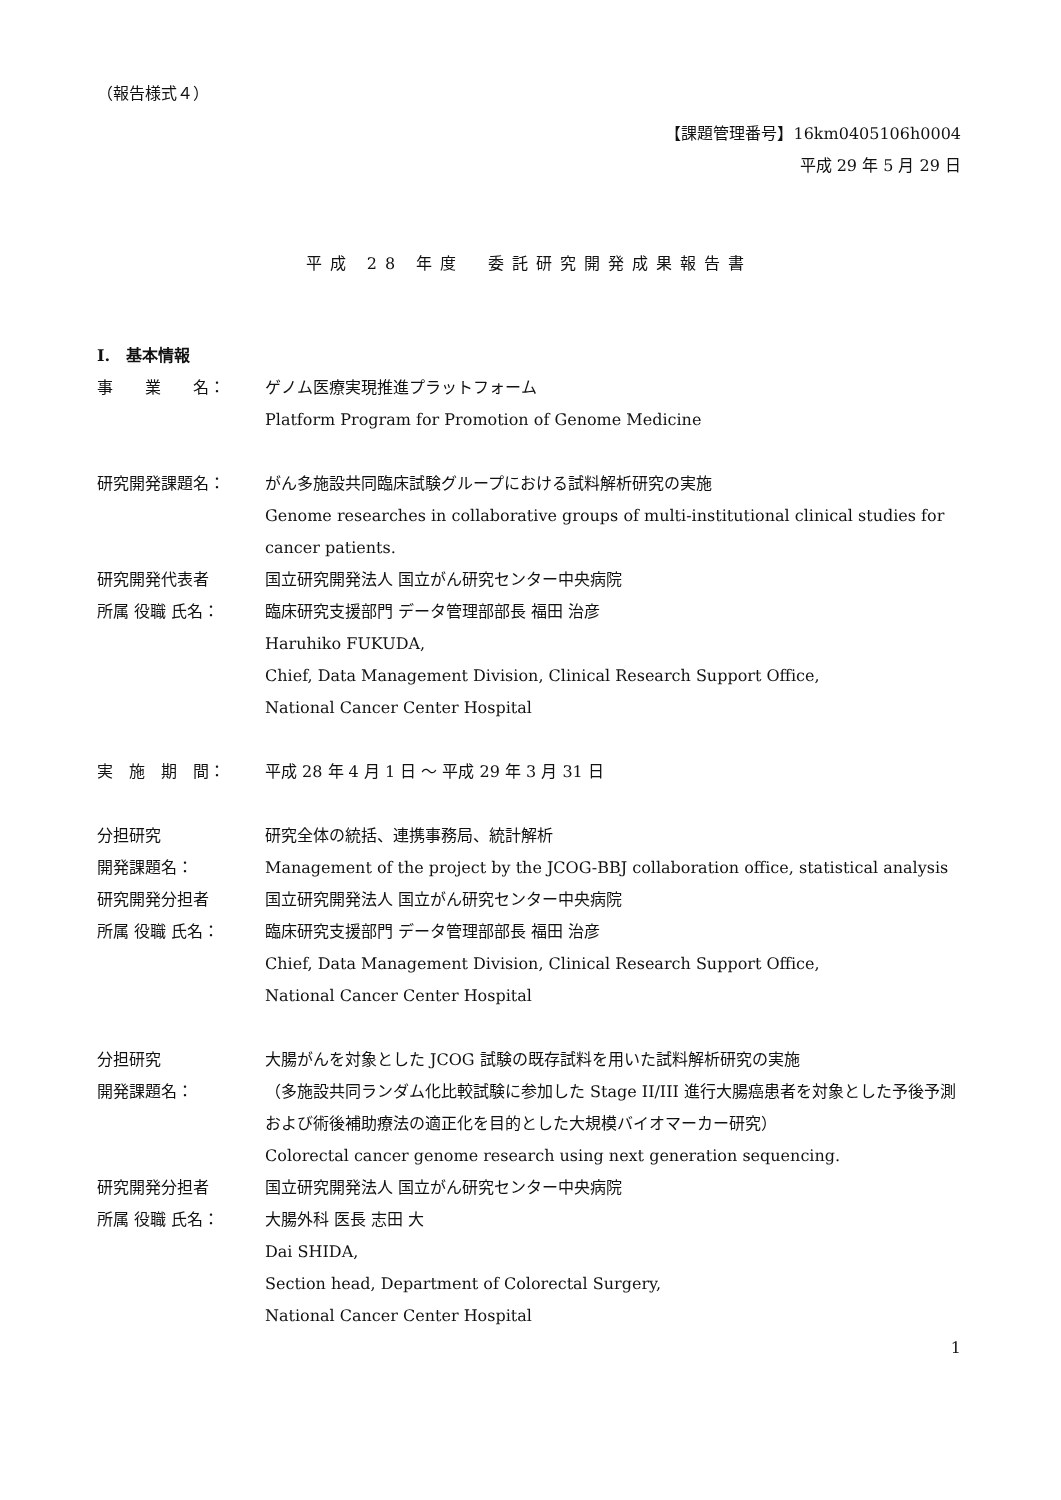（報告様式４）
【課題管理番号】16km0405106h0004
平成 29 年 5 月 29 日
平成 28 年度　委託研究開発成果報告書
I.　基本情報
事　　業　　名： ゲノム医療実現推進プラットフォーム
Platform Program for Promotion of Genome Medicine
研究開発課題名： がん多施設共同臨床試験グループにおける試料解析研究の実施
Genome researches in collaborative groups of multi-institutional clinical studies for cancer patients.
研究開発代表者 国立研究開発法人 国立がん研究センター中央病院
所属 役職 氏名： 臨床研究支援部門 データ管理部部長 福田 治彦
Haruhiko FUKUDA,
Chief, Data Management Division, Clinical Research Support Office,
National Cancer Center Hospital
実　施　期　間： 平成 28 年 4 月 1 日 ～ 平成 29 年 3 月 31 日
分担研究
開発課題名：
研究全体の統括、連携事務局、統計解析
Management of the project by the JCOG-BBJ collaboration office, statistical analysis
研究開発分担者 国立研究開発法人 国立がん研究センター中央病院
所属 役職 氏名： 臨床研究支援部門 データ管理部部長 福田 治彦
Chief, Data Management Division, Clinical Research Support Office,
National Cancer Center Hospital
分担研究
開発課題名：
大腸がんを対象とした JCOG 試験の既存試料を用いた試料解析研究の実施
（多施設共同ランダム化比較試験に参加した Stage II/III 進行大腸癌患者を対象とした予後予測および術後補助療法の適正化を目的とした大規模バイオマーカー研究）
Colorectal cancer genome research using next generation sequencing.
研究開発分担者 国立研究開発法人 国立がん研究センター中央病院
所属 役職 氏名： 大腸外科 医長 志田 大
Dai SHIDA,
Section head, Department of Colorectal Surgery,
National Cancer Center Hospital
1